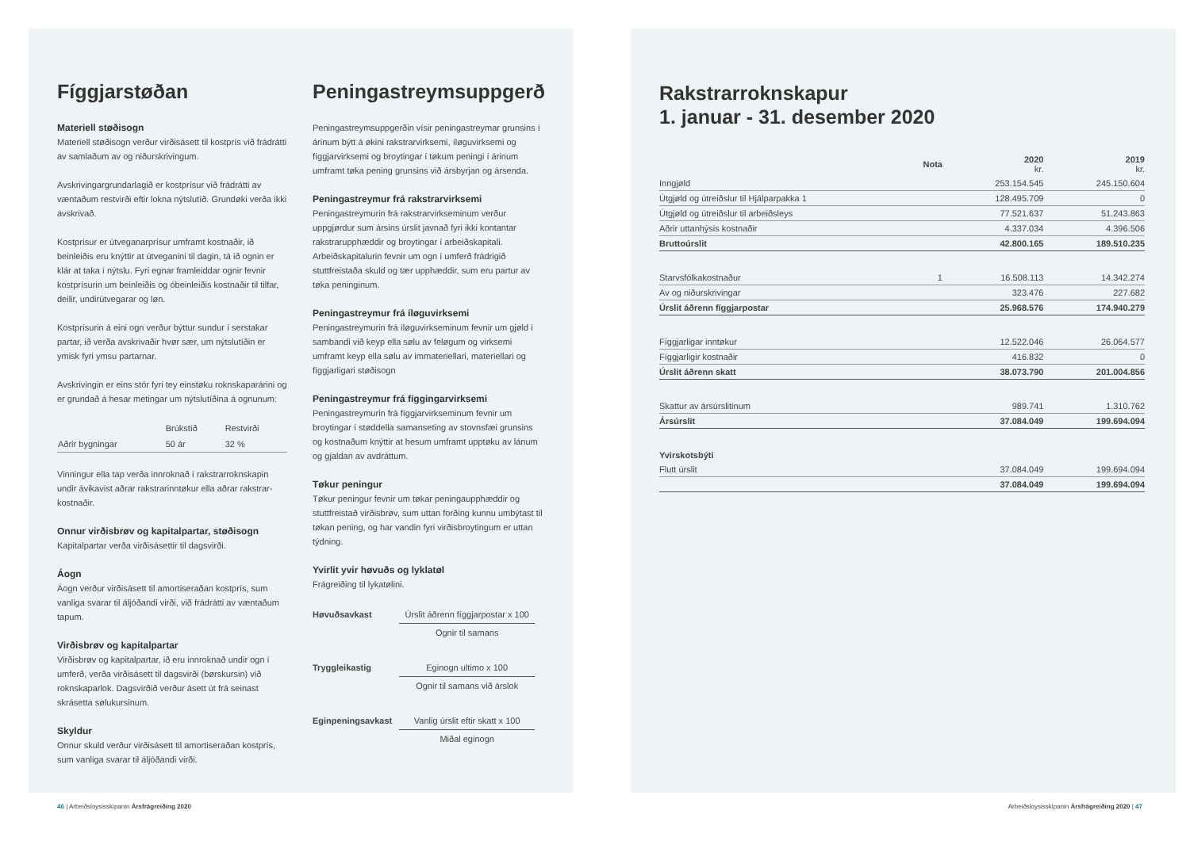Fíggjarstøðan
Materiell støðisogn
Materiell støðisogn verður virðisásett til kostprís við frádrátti av samlaðum av og niðurskrivingum.
Avskrivingargrundarlagið er kostprísur við frádrátti av væntaðum restvirði eftir lokna nýtslutíð. Grundøki verða ikki avskrivað.
Kostprísur er útveganarprísur umframt kostnaðir, ið beinleiðis eru knýttir at útveganini til dagin, tá ið ognin er klár at taka í nýtslu. Fyri egnar framleiddar ognir fevnir kostprísurin um beinleiðis og óbeinleiðis kostnaðir til tilfar, deilir, undirútvegarar og løn.
Kostprísurin á eini ogn verður býttur sundur í serstakar partar, ið verða avskrivaðir hvør sær, um nýtslutíðin er ymisk fyri ymsu partarnar.
Avskrivingin er eins stór fyri tey einstøku roknskaparárini og er grundað á hesar metingar um nýtslutíðina á ognunum:
| | Brúkstíð | Restvirði |
| Aðrir bygningar | 50 ár | 32 % |
Vinningur ella tap verða innroknað í rakstrarroknskapin undir ávikavist aðrar rakstrarinntøkur ella aðrar rakstrar-kostnaðir.
Onnur virðisbrøv og kapitalpartar, støðisogn
Kapitalpartar verða virðisásettir til dagsvirði.
Áogn
Áogn verður virðisásett til amortiseraðan kostprís, sum vanliga svarar til áljóðandi virði, við frádrátti av væntaðum tapum.
Virðisbrøv og kapitalpartar
Virðisbrøv og kapitalpartar, ið eru innroknað undir ogn í umferð, verða virðisásett til dagsvirði (børskursin) við roknskaparlok. Dagsvirðið verður ásett út frá seinast skrásetta sølukursinum.
Skyldur
Onnur skuld verður virðisásett til amortiseraðan kostprís, sum vanliga svarar til áljóðandi virði.
Peningastreymsuppgerð
Peningastreymsuppgerðin vísir peningastreymar grunsins í árinum býtt á økini rakstrarvirksemi, íløguvirksemi og fíggjarvirksemi og broytingar í tøkum peningi í árinum umframt tøka pening grunsins við ársbyrjan og ársenda.
Peningastreymur frá rakstrarvirksemi
Peningastreymurin frá rakstrarvirkseminum verður uppgjørdur sum ársins úrslit javnað fyri ikki kontantar rakstrarupphæddir og broytingar í arbeiðskapitali. Arbeiðskapitalurin fevnir um ogn í umferð frádrigið stuttfreistaða skuld og tær upphæddir, sum eru partur av tøka peninginum.
Peningastreymur frá íløguvirksemi
Peningastreymurin frá íløguvirkseminum fevnir um gjøld í sambandi við keyp ella sølu av feløgum og virksemi umframt keyp ella sølu av immateriellari, materiellari og fíggjarligari støðisogn
Peningastreymur frá fíggingarvirksemi
Peningastreymurin frá fíggjarvirkseminum fevnir um broytingar í støddella samanseting av stovnsfæi grunsins og kostnaðum knýttir at hesum umframt upptøku av lánum og gjaldan av avdráttum.
Tøkur peningur
Tøkur peningur fevnir um tøkar peningaupphæddir og stuttfreistað virðisbrøv, sum uttan forðing kunnu umbýtast til tøkan pening, og har vandin fyri virðisbroytingum er uttan týdning.
Yvirlit yvir høvuðs og lyklatøl
Frágreiðing til lykatølini.
| Høvuðsavkast | Úrslit áðrenn fíggjarpostar x 100 |
| | Ognir til samans |
| Tryggleikastig | Eginogn ultimo x 100 |
| | Ognir til samans við árslok |
| Eginpeningsavkast | Vanlig úrslit eftir skatt x 100 |
| | Miðal eginogn |
Rakstrarroknskapur
1. januar - 31. desember 2020
| | Nota | 2020 kr. | 2019 kr. |
| Inngjøld | | 253.154.545 | 245.150.604 |
| Útgjøld og útreiðslur til Hjálparpakka 1 | | 128.495.709 | 0 |
| Útgjøld og útreiðslur til arbeiðsleys | | 77.521.637 | 51.243.863 |
| Aðrir uttanhýsis kostnaðir | | 4.337.034 | 4.396.506 |
| Bruttoúrslit | | 42.800.165 | 189.510.235 |
| Starvsfólkakostnaður | 1 | 16.508.113 | 14.342.274 |
| Av og niðurskrivingar | | 323.476 | 227.682 |
| Úrslit áðrenn fíggjarpostar | | 25.968.576 | 174.940.279 |
| Fíggjarligar inntøkur | | 12.522.046 | 26.064.577 |
| Fíggjarligir kostnaðir | | 416.832 | 0 |
| Úrslit áðrenn skatt | | 38.073.790 | 201.004.856 |
| Skattur av ársúrslitinum | | 989.741 | 1.310.762 |
| Ársúrslit | | 37.084.049 | 199.694.094 |
| Yvirskotsbýti | | | |
| Flutt úrslit | | 37.084.049 | 199.694.094 |
| | | 37.084.049 | 199.694.094 |
46 | Arbeiðsloysisskipanin Ársfrágreiðing 2020
Arbeiðsloysisskipanin Ársfrágreiðing 2020 | 47